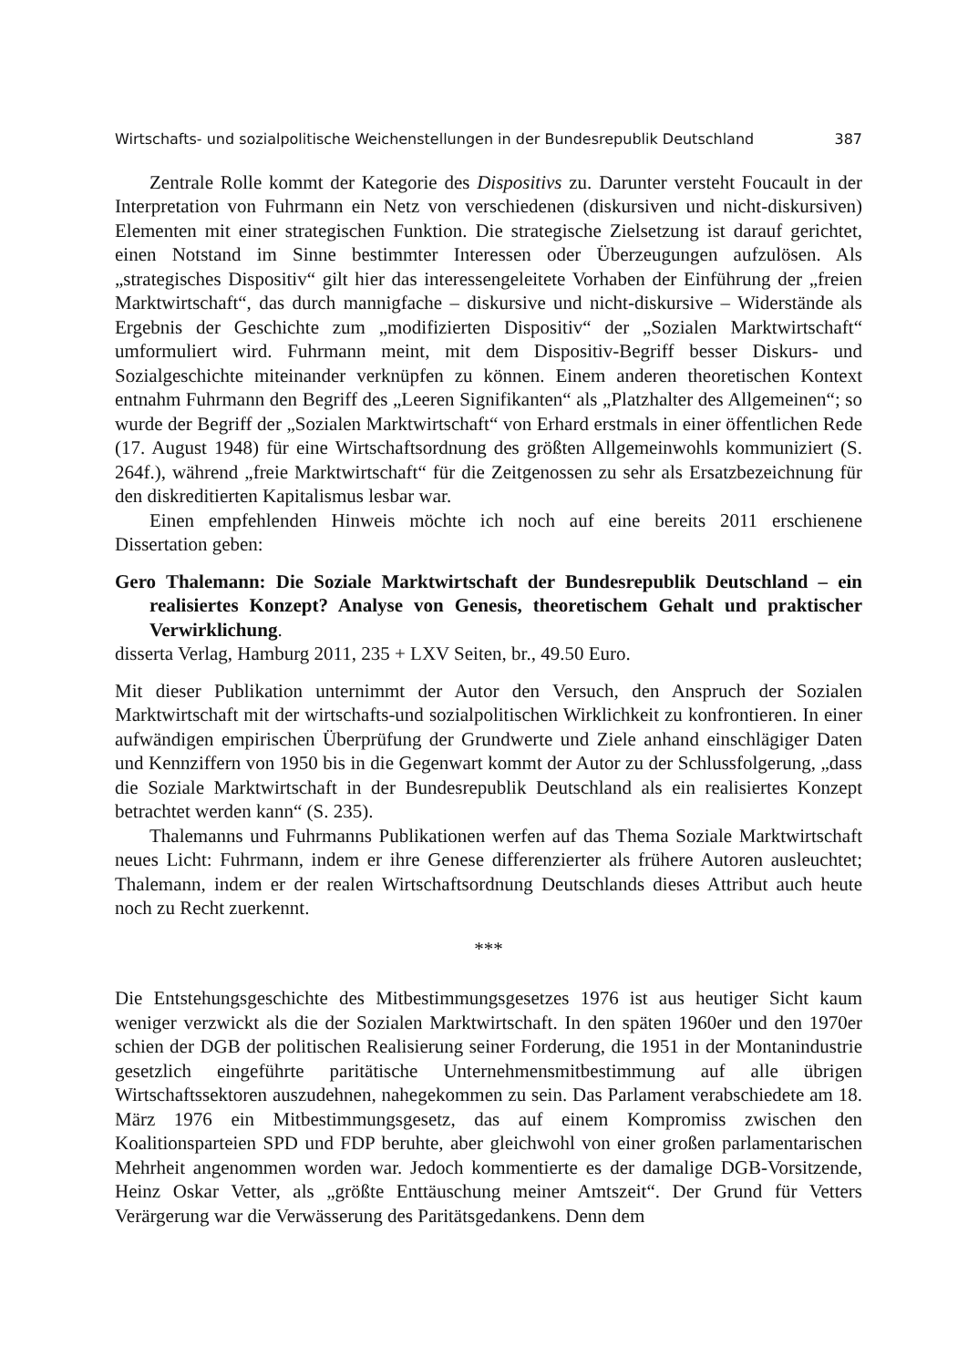Wirtschafts- und sozialpolitische Weichenstellungen in der Bundesrepublik Deutschland 387
Zentrale Rolle kommt der Kategorie des Dispositivs zu. Darunter versteht Foucault in der Interpretation von Fuhrmann ein Netz von verschiedenen (diskursiven und nicht-diskursiven) Elementen mit einer strategischen Funktion. Die strategische Zielsetzung ist darauf gerichtet, einen Notstand im Sinne bestimmter Interessen oder Überzeugungen aufzulösen. Als „strategisches Dispositiv“ gilt hier das interessengeleitete Vorhaben der Einführung der „freien Marktwirtschaft“, das durch mannigfache – diskursive und nicht-diskursive – Widerstände als Ergebnis der Geschichte zum „modifizierten Dispositiv“ der „Sozialen Marktwirtschaft“ umformuliert wird. Fuhrmann meint, mit dem Dispositiv-Begriff besser Diskurs- und Sozialgeschichte miteinander verknüpfen zu können. Einem anderen theoretischen Kontext entnahm Fuhrmann den Begriff des „Leeren Signifikanten“ als „Platzhalter des Allgemeinen“; so wurde der Begriff der „Sozialen Marktwirtschaft“ von Erhard erstmals in einer öffentlichen Rede (17. August 1948) für eine Wirtschaftsordnung des größten Allgemeinwohls kommuniziert (S. 264f.), während „freie Marktwirtschaft“ für die Zeitgenossen zu sehr als Ersatzbezeichnung für den diskreditierten Kapitalismus lesbar war.
Einen empfehlenden Hinweis möchte ich noch auf eine bereits 2011 erschienene Dissertation geben:
Gero Thalemann: Die Soziale Marktwirtschaft der Bundesrepublik Deutschland – ein realisiertes Konzept? Analyse von Genesis, theoretischem Gehalt und praktischer Verwirklichung.
disserta Verlag, Hamburg 2011, 235 + LXV Seiten, br., 49.50 Euro.
Mit dieser Publikation unternimmt der Autor den Versuch, den Anspruch der Sozialen Marktwirtschaft mit der wirtschafts-und sozialpolitischen Wirklichkeit zu konfrontieren. In einer aufwändigen empirischen Überprüfung der Grundwerte und Ziele anhand einschlägiger Daten und Kennziffern von 1950 bis in die Gegenwart kommt der Autor zu der Schlussfolgerung, „dass die Soziale Marktwirtschaft in der Bundesrepublik Deutschland als ein realisiertes Konzept betrachtet werden kann“ (S. 235).
Thalemanns und Fuhrmanns Publikationen werfen auf das Thema Soziale Marktwirtschaft neues Licht: Fuhrmann, indem er ihre Genese differenzierter als frühere Autoren ausleuchtet; Thalemann, indem er der realen Wirtschaftsordnung Deutschlands dieses Attribut auch heute noch zu Recht zuerkennt.
***
Die Entstehungsgeschichte des Mitbestimmungsgesetzes 1976 ist aus heutiger Sicht kaum weniger verzwickt als die der Sozialen Marktwirtschaft. In den späten 1960er und den 1970er schien der DGB der politischen Realisierung seiner Forderung, die 1951 in der Montanindustrie gesetzlich eingeführte paritätische Unternehmensmitbestimmung auf alle übrigen Wirtschaftssektoren auszudehnen, nahegekommen zu sein. Das Parlament verabschiedete am 18. März 1976 ein Mitbestimmungsgesetz, das auf einem Kompromiss zwischen den Koalitionsparteien SPD und FDP beruhte, aber gleichwohl von einer großen parlamentarischen Mehrheit angenommen worden war. Jedoch kommentierte es der damalige DGB-Vorsitzende, Heinz Oskar Vetter, als „größte Enttäuschung meiner Amtszeit“. Der Grund für Vetters Verärgerung war die Verwässerung des Paritätsgedankens. Denn dem